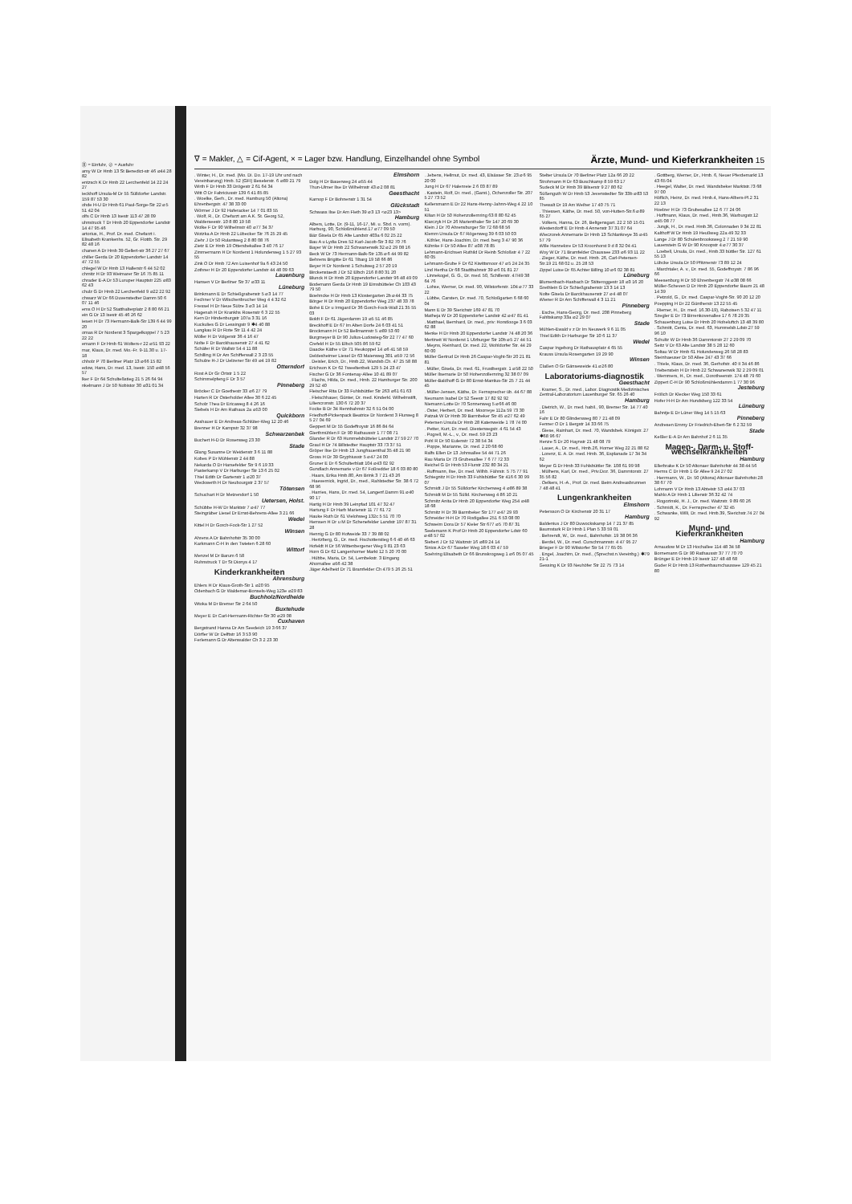Ⓑ = Einfuhr, ⊘ = Ausfuhr
amy W Dr Hmb 13 St Benedict-str 46 ⌀44 28 82
entzsch K Dr Hmb 22 Lerchenfeld 14 22 24 27
ieckhoff Ursula-M Dr 55 Sülldorfer Landstr. 159 87 53 30
ohde H-U Dr Hmb 61 Paul-Sorge-Str 22 ⌀5 51 42 04
olfs C Dr Hmb 13 Isestr 113 47 28 09
uhnstruck T Dr Hmb 20 Eppendorfer Landstr 14 47 95 46
artorius, H., Prof. Dr. med. Chefarzt i. Elisabeth Krankenhs. 52, Gr. Flottb. Str. 29 82 48 16
chanen A Dr Hmb 39 Gellert-str 36 27 27 67
chiller Gerda Dr 20 Eppendorfer Landstr 14 47 72 55
chlegel W Dr Hmb 13 Hallerstr 6 44 52 02
chmitz H Dr 93 Weimarer Str 16 75 85 11
chrader E-A Dr 53 Luruper Hauptstr 225 ⌀83 62 43
chulz G Dr Hmb 22 Lerchenfeld 9 ⌀22 22 92
chwarz W Dr 66 Duvenstedter Damm 50 6 07 11 46
ems O H Dr 52 Statthalterplatz 2 8 80 66 21
ein G Dr 13 Isestr 45 46 26 62
iesen H Dr 73 Hermann-Balk-Str 139 6 44 99 20
omas R Dr Norderst 3 Spargelkoppel 7 5 23 22 22
emann F Dr Hmb 61 Wolters-r 22 ⌀51 93 22
mar, Klaus, Dr. med. Mo.-Fr. 9-11.30 u. 17-18
chholz P 70 Berliner Platz 13 ⌀66 15 82
edow, Hans, Dr. med. 13, Isestr. 150 ⌀48 56 57
lker F Dr 64 Schulteßstieg 21 5 26 64 94
nkelmann J Dr 50 Nobistor 30 ⌀31 01 34
∇ = Makler, △ = Cif-Agent, × = Lager bzw. Handlung, Einzelhandel ohne Symbol Ärzte, Mund- und Kieferkrankheiten 15
. Winter, H., Dr. med. (Mo. Di. Do. 17-19 Uhr und nach Vereinbarung) Hmb. 52 (GFI) Beselerstr. 6 ⌀89 21 79
Wirth F Dr Hmb 33 Drögestr 2 61 64 34
Witt O Dr Fabriciusstr 139 6 41 85 85
. Woelke, Gerh., Dr. med. Hamburg 50 (Altona) Ehrenbergstr. 47 38 33 00
Wörmer J Dr 92 Haferacker 14 7 01 83 55
. Wolf, R., Dr. Chefarzt am A.K. St. Georg 52, Walderseestr. 10 8 80 19 58
Wolke F Dr 90 Wilhelmstr 40 ⌀77 34 37
Wotzka A Dr Hmb 22 Lübecker Str 76 25 29 45
Ziehr J Dr 50 Rulantweg 2 8 80 08 76
Zietz E Dr Hmb 19 Ottersbekallee 3 40 76 17
Zimmermann H Dr Norderst 1 Holunderweg 1 5 27 93 55
Zink O Dr Hmb 72 Am Luisenhof 9a 6 43 24 50
Zothner H Dr 20 Eppendorfer Landstr 44 48 09 63
Lauenburg
Hansen V Dr Berliner Str 37 ⌀33 11
Lüneburg
Brinkmann E Dr Schießgrabenstr 5 ⌀3 14 77
Fechner V Dr Wilschenbrucher Weg 4 4 32 62
Fressel H Dr Neue Sülze 3 ⌀3 14 14
Hagenah H Dr Krankhs Rosenstr 6 3 22 55
Kern Dr Hindenburgstr 107a 3 31 16
Kuckulies G Dr Lessingstr 9 ✱4 40 88
Langkau R Dr Rote Str 11 4 42 24
Möller H Dr Volgerstr 36 4 16 47
Nolte F Dr Barckhausenstr 27 4 41 62
Schäfer R Dr Wallstr 54 4 11 88
Schilling H Dr Am Schifferwall 2 3 23 55
Schulze H-J Dr Uelzener Str 49 ⌀4 19 82
Otterndorf
Rost A Dr Gr Ortstr 1 5 22
Schimmelpfeng F Dr 3 57
Pinneberg
Bröcker C Dr Goethestr 33 ⌀6 27 79
Harten R Dr Osterholder Allee 30 6 22 45
Scholz Thea Dr Ericaweg 8 4 26 16
Siebels H Dr Am Rathaus 2a ⌀53 00
Quickborn
Asshauer E Dr Andreas-Schlüter-Weg 12 20 46
Brenner H Dr Kampstr 32 37 98
Schwarzenbek
Buchert H-D Dr Rosenweg 23 30
Stade
Glang Susanne Dr Weidenstr 3 6 11 88
Kobes P Dr Mühlenstr 2 44 88
Nekarda O Dr Harsefelder Str 9 6 19 33
Pasterkamp V Dr Harburger Str 13 6 25 02
Thiel Edith Dr Gartenstr 1 ⌀20 37
Weckwerth H Dr Neubourgstr 2 37 57
Tötensen
Schuchart H Dr Metzendorf 1 50
Uetersen, Holst.
Schübbe H-W Dr Marktstr 7 ⌀47 77
Steingräber Liesel Dr Ernst-Behrens-Allee 3 21 66
Wedel
Kittel H Dr Gorch-Fock-Str 1 27 52
Winsen
Ahrens A Dr Bahnhofstr 35 30 00
Karkmann C-H In den Twieten 6 28 60
Wittorf
Menzel M Dr Barum 6 58
Ruhnstruck T Dr St Dionys 4 17
Kinderkrankheiten
Ahrensburg
Ehlers H Dr Klaus-Groth-Str 1 ⌀20 95
Odenbach G Dr Waldemar-Bonsels-Weg 123e ⌀29 83
Buchholz/Nordheide
Wtoka M Dr Bremer Str 2 64 50
Buxtehude
Meyer E Dr Carl-Hermann-Richter-Str 30 ⌀29 08
Cuxhaven
Bergstrand Hanna Dr Am Seedeich 19 3 66 37
Dörfler W Dr Delftstr 16 3 53 90
Ferlemann G Dr Altenwalder Ch 3 2 23 30
Elmshorn
Dolg H Dr Bauerweg 24 ⌀55 44
Thun-Ulmer Ilse Dr Wilhelmstr 43 ⌀2 08 81
Geesthacht
Karnop F Dr Bohnenstr 1 31 54
Glückstadt
Schwass Ilse Dr Am Fleth 39 ⌀3 13 <⌀23 13>
Hamburg
Albers, Lotte, Dr. (9-11, 16-17, Mi. u. Sbd. n. vorm). Harburg, 90, Schloßmühlend.17 ⌀77 09 50
Bäz Gisela Dr 65 Alte Landstr 403a 6 02 25 22
Bau A u Lydia Dres 52 Karl-Jacob-Str 3 82 70 76
Bayer W Dr Hmb 22 Schwanenwik 32 ⌀2 29 08 16
Beck W Dr 73 Hermann-Balk-Str 135 ⌀6 44 99 82
Behrens Brigitte Dr 61 Tibarg 19 58 66 86
Beyer H Dr Norderst 1 Schulweg 2 57 20 19
Birckenstaedt J Dr 52 Elbch 216 8 80 31 20
Blunck H Dr Hmb 20 Eppendorfer Landstr 96 48 49 09
Bodemann Gerda Dr Hmb 19 Eimsbütteler Ch 103 43 79 50
Boehncke H Dr Hmb 13 Klostergarten 2b ⌀44 33 75
Börger H Dr Hmb 20 Eppendorfer Weg 237 48 33 78
Bohé E Dr u Irmgard Dr 36 Gorch-Fock-Wall 21 35 55 03
Boldt F Dr 61 Jägerdamm 19 ⌀5 51 46 85
Breckhoff E Dr 67 Im Alten Dorfe 24 6 03 41 51
Brockmann H Dr 52 Bellmannstr 5 ⌀89 53 60
Burgmeyer B Dr 90 Julius-Ludowieg-Str 22 77 47 60
Crefeld H Dr 55 Elbch 505 86 59 62
Daacke Käthe v Dr 71 Heukoppel 14 ⌀6 41 58 59
Deldesheimer Liesel Dr 63 Maienweg 301 ⌀59 72 56
. Deisler, Erich, Dr., Hmb.22, Wandsb.Ch. 47 25 58 88
Erichson K Dr 62 Tweeltenbek 129 5 24 23 47
Fischer G Dr 36 Fontenay-Allee 10 41 89 07
. Flachs, Hilda, Dr. med., Hmb. 22 Hamburger Str. 200 29 52 40
Fleischer Rita Dr 33 Fuhlsbüttler Str 263 ⌀61 61 63
. Fleischhauer, Günter, Dr. med. Kinderkl. Wilhelmstift, Liliencronstr. 130 6 72 20 37
Focke B Dr 34 Rennbahnstr 32 6 51 04 00
Friedhoff-Pickenpack Beatrice Dr Norderst 3 Flurweg 8 5 27 04 69
Geppert M Dr 55 Godeffroystr 16 86 84 64
Gierthmühlen F Dr 90 Rathausstr 1 77 08 71
Glander R Dr 63 Hummelsbütteler Landstr 27 59 27 70
Graul H Dr 74 Billstedter Hauptstr 33 73 37 51
Gröper Ilse Dr Hmb 13 Jungfrauenthal 35 48 21 90
Gross H Dr 39 Gryphiusstr 5 ⌀47 24 00
Gruner E Dr 6 Schulterblatt 104 ⌀43 02 92
Gundlach Annemarie v Dr 67 Foßredder 18 6 03 80 80
. Haars, Erika Hmb.80, Am Brink 3 7 21 43 26
. Haevernick, Ingrid, Dr., med., Rahlstedter Str. 38 6 72 68 96
. Harries, Hans, Dr. med. 54, Langenf.Damm 91 ⌀40 90 17
Hartig H Dr Hmb 39 Leinpfad 101 47 32 47
Hartung F Dr Harb Marienstr 11 77 61 72
Hauke Ruth Dr 61 Vielohweg 132c 5 51 70 70
Hemsen H Dr u M Dr Schenefelder Landstr 197 87 31 28
Hennig G Dr 80 Hofweide 33 7 39 88 02
. Hertzberg, G., Dr. med. Fischotterstieg 6 6 40 46 63
Hofeldt H Dr 56 Wittenbergener Weg 9 81 23 63
Horn G Dr 62 Langenhorner Markt 12 5 20 70 00
. Hübbe, Maria, Dr. 54, Lembekstr. 3 Eingang Ahornallee ⌀56 42 38
Jäger Adelheid Dr 71 Bramfelder Ch 479 5 26 25 51
. Jebens, Hellmut, Dr. med. 43, Elsässer Str. 23 ⌀6 95 20 00
Jung H Dr 67 Halenreie 2 6 03 87 89
. Kastein, Rolf, Dr. med., (Garst.), Ochenzoller Str. 207 5 27 73 52
Kellersmann E Dr 22 Hans-Henny-Jahnn-Weg 4 22 10 51
Kilian H Dr 50 Hohenzollernring 63 8 80 62 45
Klarczyk H Dr 26 Marienthaler Str 147 20 69 30
Klein J Dr 70 Ahrensburger Str 72 68 68 56
Klemm Ursula Dr 67 Rögenweg 39 6 03 50 03
. Köhler, Hans-Joachim, Dr. med. berg 3 47 90 36
Kühnke F Dr 50 Allee 87 ⌀38 78 85
Lehmann-Erichsen Ruthild Dr Reinb Schloßstr 4 7 22 60 05
Lehmann-Grube F Dr 62 Kiwittsmoor 47 ⌀5 24 24 35
Lind Hertha Dr 68 Stadtbahnstr 39 ⌀6 01 81 27
. Linnekogel, G. G., Dr. med. 50, Schillerstr. 47/49 38 64 76
. Lohse, Werner, Dr. med. 90, Wilstorferstr. 104 ⌀77 33 22
. Lübbe, Carsten, Dr. med. 70, Schloßgarten 6 68 60 04
Mann E Dr 39 Sierichstr 169 47 81 70
Matheja W Dr 20 Eppendorfer Landstr 42 ⌀47 81 41
. Matthael, Bernhard, Dr. med., priv: Horstlooge 3 6 03 62 88
Menke H Dr Hmb 20 Eppendorfer Landstr 74 48 20 36
Mertineit W Norderst 1 Ulzburger Str 10b ⌀5 27 44 51
. Meyns, Reinhard, Dr. med. 22, Wohldorfer Str. 44 29 60 00
Müller Gertrud Dr Hmb 26 Caspar-Voght-Str 20 21 81 81
. Müller, Gisela, Dr. med. 61, Frustbergstr. 1 ⌀58 22 50
Müller Ilsemarie Dr 50 Hohenzollernring 32 38 07 09
Müller-Baldhoff G Dr 80 Ernst-Mantius-Str 25 7 21 44 45
. Müller-Jensen, Käthe, Dr. Fernsprecher üb. 44 67 88
Neumann Isabel Dr 52 Seestr 17 82 92 92
Niemann Lotte Dr 70 Sonnenweg 5 ⌀66 46 00
. Oster, Herbert, Dr. med. Moorreye 112a 59 73 30
Patzak W Dr Hmb 39 Barmbeker Str 45 ⌀27 62 49
Petersen Ursula Dr Hmb 28 Katenweide 1 78 74 00
. Petter, Kurt, Dr. med. Diesterwegstr. 4 61 54 43
. Pogrell, M.-L., v., Dr. med. 59 23 23
Pohl R Dr 50 Eulenstr 72 38 54 34
. Poppe, Marianne, Dr. med. 2 20 68 60
Ralfs Ellen Dr 13 Johnsallee 54 44 71 26
Rau Maria Dr 73 Grubesallee 7 6 77 72 33
Reichel G Dr Hmb 53 Flurstr 232 80 34 21
. Ruffmann, Ilse, Dr. med. Wilhb. Fährstr. 5 75 77 91
Schiegnitz H Dr Hmb 33 Fuhlsbüttler Str 416 6 30 99 07
Schmidt J Dr 55 Sülldorfer Kirchenweg 4 ⌀86 89 38
Schmidt M Dr 55 Sülld. Kirchenweg 4 86 10 21
Schmitz Anita Dr Hmb 20 Eppendorfer Weg 254 ⌀48 18 68
Schmitz H Dr 39 Barmbeker Str 177 ⌀47 29 93
Schneider H-H Dr 70 Rodigallee 251 6 53 08 00
Schweim Dora Dr 57 Kieler Str 677 ⌀5 70 87 31
Seelemann K Prof Dr Hmb 20 Eppendorfer Ldstr 60 ⌀48 57 02
Siebert J Dr 52 Waitzstr 16 ⌀89 24 14
Sinios A Dr 67 Saseler Weg 18 6 03 47 59
Soehring Elisabeth Dr 66 Brunskrogweg 1 ⌀6 05 07 45
Stelter Ursula Dr 70 Berliner Platz 12a 66 20 22
Strohmann H Dr 63 Buschkamp 8 59 63 17
Sudeck M Dr Hmb 39 Bilserstr 9 27 80 62
Süßenguth W Dr Hmb 53 Jevenstedter Str 33b ⌀83 53 85
Thewalt Dr 19 Am Weiher 17 40 75 71
. Thiessen, Käthe, Dr. med. 50, von-Hutten-Str.6 ⌀89 65 27
. Volkers, Hanna, Dr. 26, Beltgensgart. 22 2 50 15 01
Westendorff E Dr Hmb 4 Annenstr 37 31 07 64
Wieczorek Annemarie Dr Hmb 13 Schlankreye 35 ⌀45 57 79
Wille Hannelore Dr 53 Kroonhorst 9 d 8 32 04 41
Woy W Dr 71 Bramfelder Chaussee 233 ⌀6 93 11 22
. Zieger, Käthe, Dr. med. Hmb. 26, Carl-Petersen-Str.19 21 68 02 u. 25 28 53
Zippel Luise Dr 65 Achter Billing 10 ⌀6 02 38 81
Lüneburg
Blumenbach-Hasbach Dr Stöteroggestr 18 ⌀3 16 20
Grethlein G Dr Schießgrabenstr 13 3 14 13
Nolte Gisela Dr Barckhausenstr 27 ⌀4 48 07
Wiener R Dr Am Schifferwall 4 3 11 21
Pinneberg
. Esche, Hans-Georg, Dr. med. 208 Pinneberg Fahltskamp 33a ⌀2 29 07
Stade
Mühlen-Ewald v z Dr Im Neuwerk 9 6 11 05
Thiel Edith Dr Harburger Str 10 6 11 37
Wedel
Caspar Ingeborg Dr Rathausplatz 4 65 55
Krauss Ursula Rosengarten 19 29 90
Winsen
Claßen O Gr Gänseweide 41 ⌀26 80
Laboratoriums-diagnostik
Geesthacht
. Kramer, S., Dr. med., Labor. Diagnostik Medizinisches Zentral-Laboratorium Lauenburger Str. 65 26 40
Hamburg
. Dietrich, W., Dr. med. habil., 90, Bremer Str. 14 77 40 16
Fahr E Dr 80 Glindersweg 80 7 21 48 09
Fenner O Dr 1 Bergstr 14 33 66 75
. Giese, Rainhart, Dr. med. 70, Wandsbek. Königstr. 27 ✱68 96 67
Henze S Dr 20 Haynstr 21 48 08 79
. Lauer, A., Dr. med., Hmb.26, Horner Weg 22 21 88 62
. Lorenz, E. A. Dr. med. Hmb. 36, Esplanade 17 34 34 62
Meyer G Dr Hmb 33 Fuhlsbüttler Str. 108 61 99 98
. Mülhens, Karl, Dr. med., Priv.Doz. 36, Dammtorstr. 27 35 56 82
. Oelkers, H.-A., Prof. Dr. med. Beim Andreasbrunnen 7 48 48 41
Lungenkrankheiten
Elmshorn
Petersson O Dr Kirchenstr 20 31 17
Hamburg
Baldenius J Dr 80 Duwockskamp 14 7 21 37 85
Baumstark R Dr Hmb 1 Plan 5 33 59 01
. Behrendt, W., Dr. med., Bahnhofstr. 19 38 06 36
. Berdel, W., Dr. med. Curschmannstr. 4 47 95 27
Brieger F Dr 90 Wilstorfer Str 54 77 65 05
. Engel, Joachim, Dr. med., (Sprechst.n.Vereinbg.) ✱79 21-1
Gessing K Dr 93 Neuhöfer Str 22 75 73 14
. Gottberg, Werner, Dr., Hmb. 6, Neuer Pferdemarkt 13 43 65 04
. Heegel, Walter, Dr. med. Wandsbeker Marktstr.73 68 97 00
Höflich, Heinz, Dr. med. Hmb.4, Hans-Albers-Pl.2 31 22 13
Hoelzer H Dr 73 Grubesallee 12 6 77 24 06
. Hoffmann, Klaus, Dr. med., Hmb.36, Warburgstr.12 ⌀45 08 77
. Jungk, H., Dr. med. Hmb.36, Colonnaden 9 34 22 81
Kalthoff W Dr Hmb 19 Heußweg 22a 49 32 33
Lange J Dr 80 Schulenbrooksweg 2 7 21 59 90
Lauenstein G W Dr 90 Knoopstr 4 ⌀77 30 37
. Loebell, Ursula, Dr. med., Hmb.33 büttler Str. 127 61 55 13
Lübcke Ursula Dr 50 Pfitznerstr 73 89 12 24
. Marchtaler, A. v., Dr. med. 55, Godeffroystr. 7 86 96 66
Meesenburg H Dr 50 Ehrenbergstr 74 ⌀38 08 66
Müller-Scheven D Dr Hmb 20 Eppendorfer Baum 21 48 14 39
. Petzold, G., Dr. med. Caspar-Voght-Str. 90 20 12 20
Poepping H Dr 22 Güntherstr 13 22 55 45
. Riemer, H., Dr. med. 16.30-19), Raboisen 5 32 47 11
Szegler E Dr 73 Birrenkovenallee 17 6 78 29 35
Schauenburg Luise Dr Hmb 20 Hoheluftch 13 48 39 80
. Schmitt, Centa, Dr. med. 63, Hummelsb.Ldstr.27 59 96 10
Schultz W Dr Hmb 36 Dammtorstr 27 2 29 09 70
Seitz V Dr 63 Alte Landstr 38 5 28 12 60
Soltau W Dr Hmb 61 Holunderweg 26 58 28 83
Steinhaeuser Dr 50 Allee 247 43 37 66
. Thiele, Klaus, Dr. med. 36, Gerhofstr. 40 II 34 46 86
Triebenstein H Dr Hmb 22 Schwanenwik 32 2 29 09 01
. Wemmers, H., Dr. med., Dorotheenstr. 174 48 79 60
Zippert C-H Dr 90 Schloßmühlendamm 1 77 30 96
Jesteburg
Frölich Dr Klecker Weg 150 33 61
Hofer H-H Dr Am Hundsberg 122 33 54
Lüneburg
Bahntje E Dr Lüner Weg 14 5 15 63
Pinneberg
Andresen Emmy Dr Friedrich-Ebert-Str 6 2 32 59
Stade
Keßler E-A Dr Am Bahnhof 2 6 11 35
Magen-, Darm- u. Stoff-wechselkrankheiten
Hamburg
Ellerbrake K Dr 50 Altonaer Bahnhofstr 44 38 44 56
Herms C Dr Hmb 1 Gr Allee 9 24 27 02
. Herrmann, W., Dr. 50 (Altona) Altonaer Bahnhofstr.28 38 67 70
Lohmann V Dr Hmb 13 Abteistr 53 ⌀44 37 03
Mahlo A Dr Hmb 1 Lilienstr 36 32 42 74
. Rogozinski, H. J., Dr. med. Waitzstr. 9 89 60 26
. Schmidt, K., Dr. Fernsprecher 47 32 45
. Schwanke, Willi, Dr. med. Hmb.39, Sierichstr.74 27 04 92
Mund- und Kieferkrankheiten
Hamburg
Arnaudow M Dr 13 Hochallee 114 48 34 58
Bornemann G Dr 90 Rathausstr 37 77 70 70
Brünger E Dr Hmb 19 Isestr 127 48 48 68
Guder R Dr Hmb 13 Rothenbaumchaussee 129 45 21 80